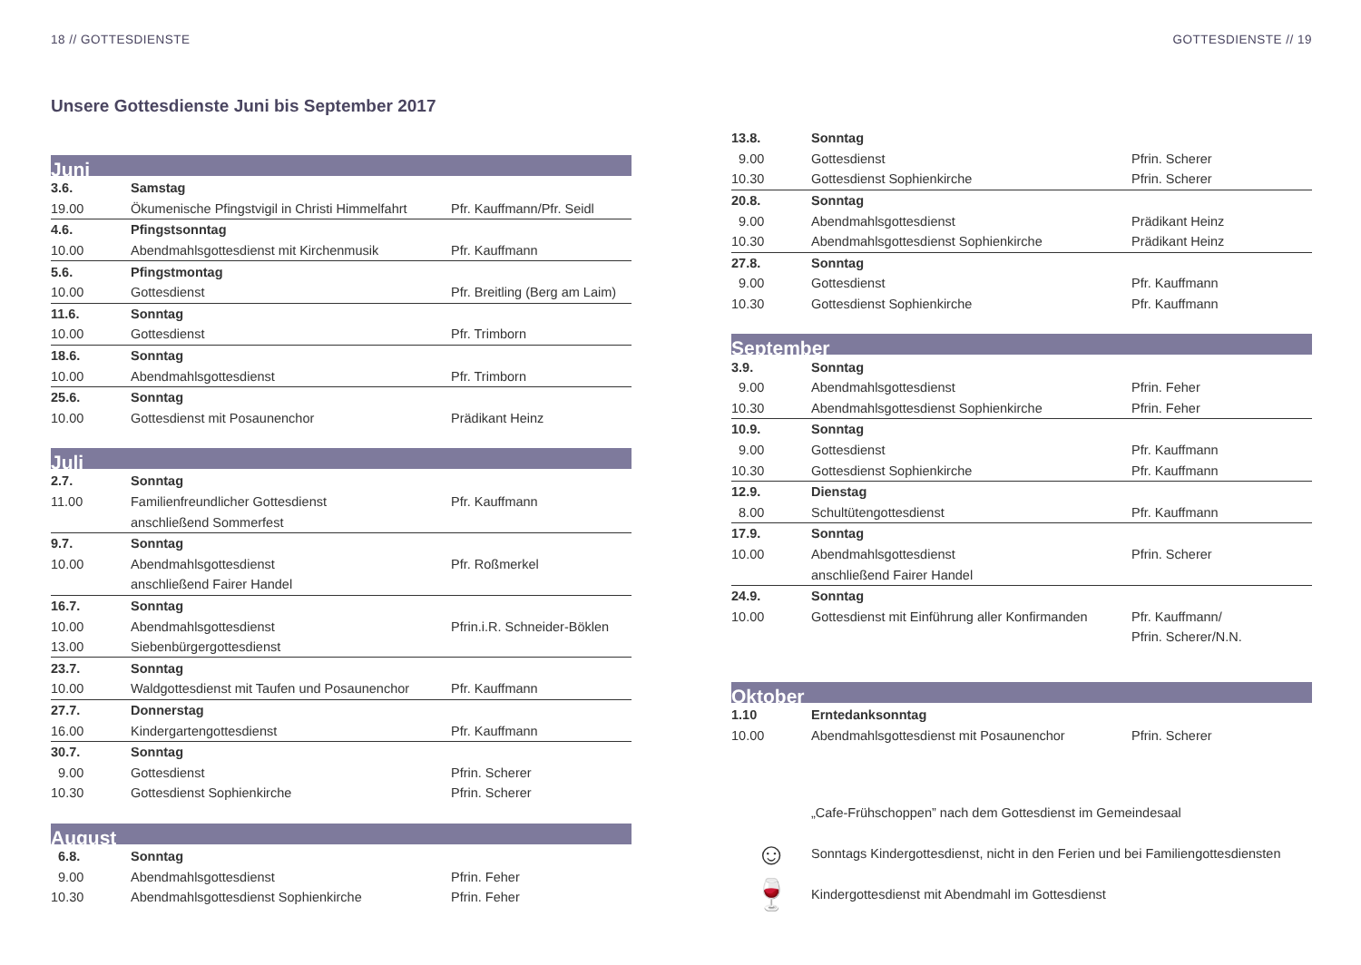18 // GOTTESDIENSTE
Unsere Gottesdienste Juni bis September 2017
Juni
| 3.6. | Samstag | |
| 19.00 | Ökumenische Pfingstvigil in Christi Himmelfahrt | Pfr. Kauffmann/Pfr. Seidl |
| 4.6. | Pfingstsonntag | |
| 10.00 | Abendmahlsgottesdienst mit Kirchenmusik | Pfr. Kauffmann |
| 5.6. | Pfingstmontag | |
| 10.00 | Gottesdienst | Pfr. Breitling (Berg am Laim) |
| 11.6. | Sonntag | |
| 10.00 | Gottesdienst | Pfr. Trimborn |
| 18.6. | Sonntag | |
| 10.00 | Abendmahlsgottesdienst | Pfr. Trimborn |
| 25.6. | Sonntag | |
| 10.00 | Gottesdienst mit Posaunenchor | Prädikant Heinz |
Juli
| 2.7. | Sonntag | |
| 11.00 | Familienfreundlicher Gottesdienst | Pfr. Kauffmann |
| | anschließend Sommerfest | |
| 9.7. | Sonntag | |
| 10.00 | Abendmahlsgottesdienst | Pfr. Roßmerkel |
| | anschließend Fairer Handel | |
| 16.7. | Sonntag | |
| 10.00 | Abendmahlsgottesdienst | Pfrin.i.R. Schneider-Böklen |
| 13.00 | Siebenbürgergottesdienst | |
| 23.7. | Sonntag | |
| 10.00 | Waldgottesdienst mit Taufen und Posaunenchor | Pfr. Kauffmann |
| 27.7. | Donnerstag | |
| 16.00 | Kindergartengottesdienst | Pfr. Kauffmann |
| 30.7. | Sonntag | |
| 9.00 | Gottesdienst | Pfrin. Scherer |
| 10.30 | Gottesdienst Sophienkirche | Pfrin. Scherer |
August
| 6.8. | Sonntag | |
| 9.00 | Abendmahlsgottesdienst | Pfrin. Feher |
| 10.30 | Abendmahlsgottesdienst Sophienkirche | Pfrin. Feher |
GOTTESDIENSTE // 19
| 13.8. | Sonntag | |
| 9.00 | Gottesdienst | Pfrin. Scherer |
| 10.30 | Gottesdienst Sophienkirche | Pfrin. Scherer |
| 20.8. | Sonntag | |
| 9.00 | Abendmahlsgottesdienst | Prädikant Heinz |
| 10.30 | Abendmahlsgottesdienst Sophienkirche | Prädikant Heinz |
| 27.8. | Sonntag | |
| 9.00 | Gottesdienst | Pfr. Kauffmann |
| 10.30 | Gottesdienst Sophienkirche | Pfr. Kauffmann |
September
| 3.9. | Sonntag | |
| 9.00 | Abendmahlsgottesdienst | Pfrin. Feher |
| 10.30 | Abendmahlsgottesdienst Sophienkirche | Pfrin. Feher |
| 10.9. | Sonntag | |
| 9.00 | Gottesdienst | Pfr. Kauffmann |
| 10.30 | Gottesdienst Sophienkirche | Pfr. Kauffmann |
| 12.9. | Dienstag | |
| 8.00 | Schultütengottesdienst | Pfr. Kauffmann |
| 17.9. | Sonntag | |
| 10.00 | Abendmahlsgottesdienst | Pfrin. Scherer |
| | anschließend Fairer Handel | |
| 24.9. | Sonntag | |
| 10.00 | Gottesdienst mit Einführung aller Konfirmanden | Pfr. Kauffmann/ |
| | | Pfrin. Scherer/N.N. |
Oktober
| 1.10 | Erntedanksonntag | |
| 10.00 | Abendmahlsgottesdienst mit Posaunenchor | Pfrin. Scherer |
„Cafe-Frühschoppen” nach dem Gottesdienst im Gemeindesaal
☺
Sonntags Kindergottesdienst, nicht in den Ferien und bei Familiengottesdiensten
🍷
Kindergottesdienst mit Abendmahl im Gottesdienst